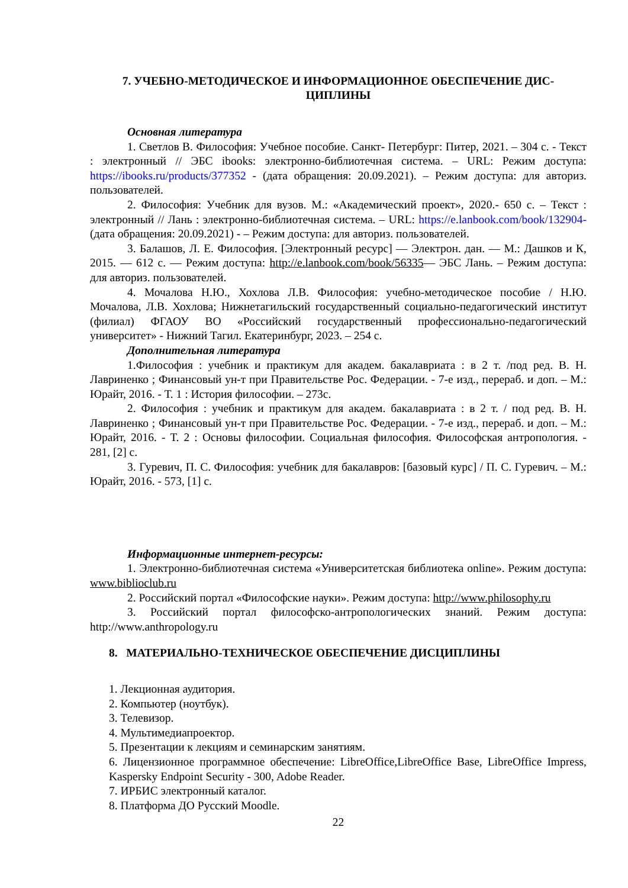7. УЧЕБНО-МЕТОДИЧЕСКОЕ И ИНФОРМАЦИОННОЕ ОБЕСПЕЧЕНИЕ ДИС-
ЦИПЛИНЫ
Основная литература
1. Светлов В. Философия: Учебное пособие. Санкт- Петербург: Питер, 2021. – 304 с. - Текст : электронный // ЭБС ibooks: электронно-библиотечная система. – URL: Режим доступа: https://ibooks.ru/products/377352 - (дата обращения: 20.09.2021). – Режим доступа: для авториз. пользователей.
2. Философия: Учебник для вузов. М.: «Академический проект», 2020.- 650 с. – Текст : электронный // Лань : электронно-библиотечная система. – URL: https://e.lanbook.com/book/132904- (дата обращения: 20.09.2021) - – Режим доступа: для авториз. пользователей.
3. Балашов, Л. Е. Философия. [Электронный ресурс] — Электрон. дан. — М.: Дашков и К, 2015. — 612 с. — Режим доступа: http://e.lanbook.com/book/56335— ЭБС Лань. – Режим доступа: для авториз. пользователей.
4. Мочалова Н.Ю., Хохлова Л.В. Философия: учебно-методическое пособие / Н.Ю. Мочалова, Л.В. Хохлова; Нижнетагильский государственный социально-педагогический институт (филиал) ФГАОУ ВО «Российский государственный профессионально-педагогический университет» - Нижний Тагил. Екатеринбург, 2023. – 254 с.
Дополнительная литература
1.Философия : учебник и практикум для академ. бакалавриата : в 2 т. /под ред. В. Н. Лавриненко ; Финансовый ун-т при Правительстве Рос. Федерации. - 7-е изд., перераб. и доп. – М.: Юрайт, 2016. - Т. 1 : История философии. – 273с.
2. Философия : учебник и практикум для академ. бакалавриата : в 2 т. / под ред. В. Н. Лавриненко ; Финансовый ун-т при Правительстве Рос. Федерации. - 7-е изд., перераб. и доп. – М.: Юрайт, 2016. - Т. 2 : Основы философии. Социальная философия. Философская антропология. - 281, [2] с.
3. Гуревич, П. С. Философия: учебник для бакалавров: [базовый курс] / П. С. Гуревич. – М.: Юрайт, 2016. - 573, [1] с.
Информационные интернет-ресурсы:
1. Электронно-библиотечная система «Университетская библиотека online». Режим доступа: www.biblioclub.ru
2. Российский портал «Философские науки». Режим доступа: http://www.philosophy.ru
3. Российский портал философско-антропологических знаний. Режим доступа: http://www.anthropology.ru
8. МАТЕРИАЛЬНО-ТЕХНИЧЕСКОЕ ОБЕСПЕЧЕНИЕ ДИСЦИПЛИНЫ
1. Лекционная аудитория.
2. Компьютер (ноутбук).
3. Телевизор.
4. Мультимедиапроектор.
5. Презентации к лекциям и семинарским занятиям.
6. Лицензионное программное обеспечение: LibreOffice,LibreOffice Base, LibreOffice Impress, Kaspersky Endpoint Security - 300, Adobe Reader.
7. ИРБИС электронный каталог.
8. Платформа ДО Русский Moodle.
22